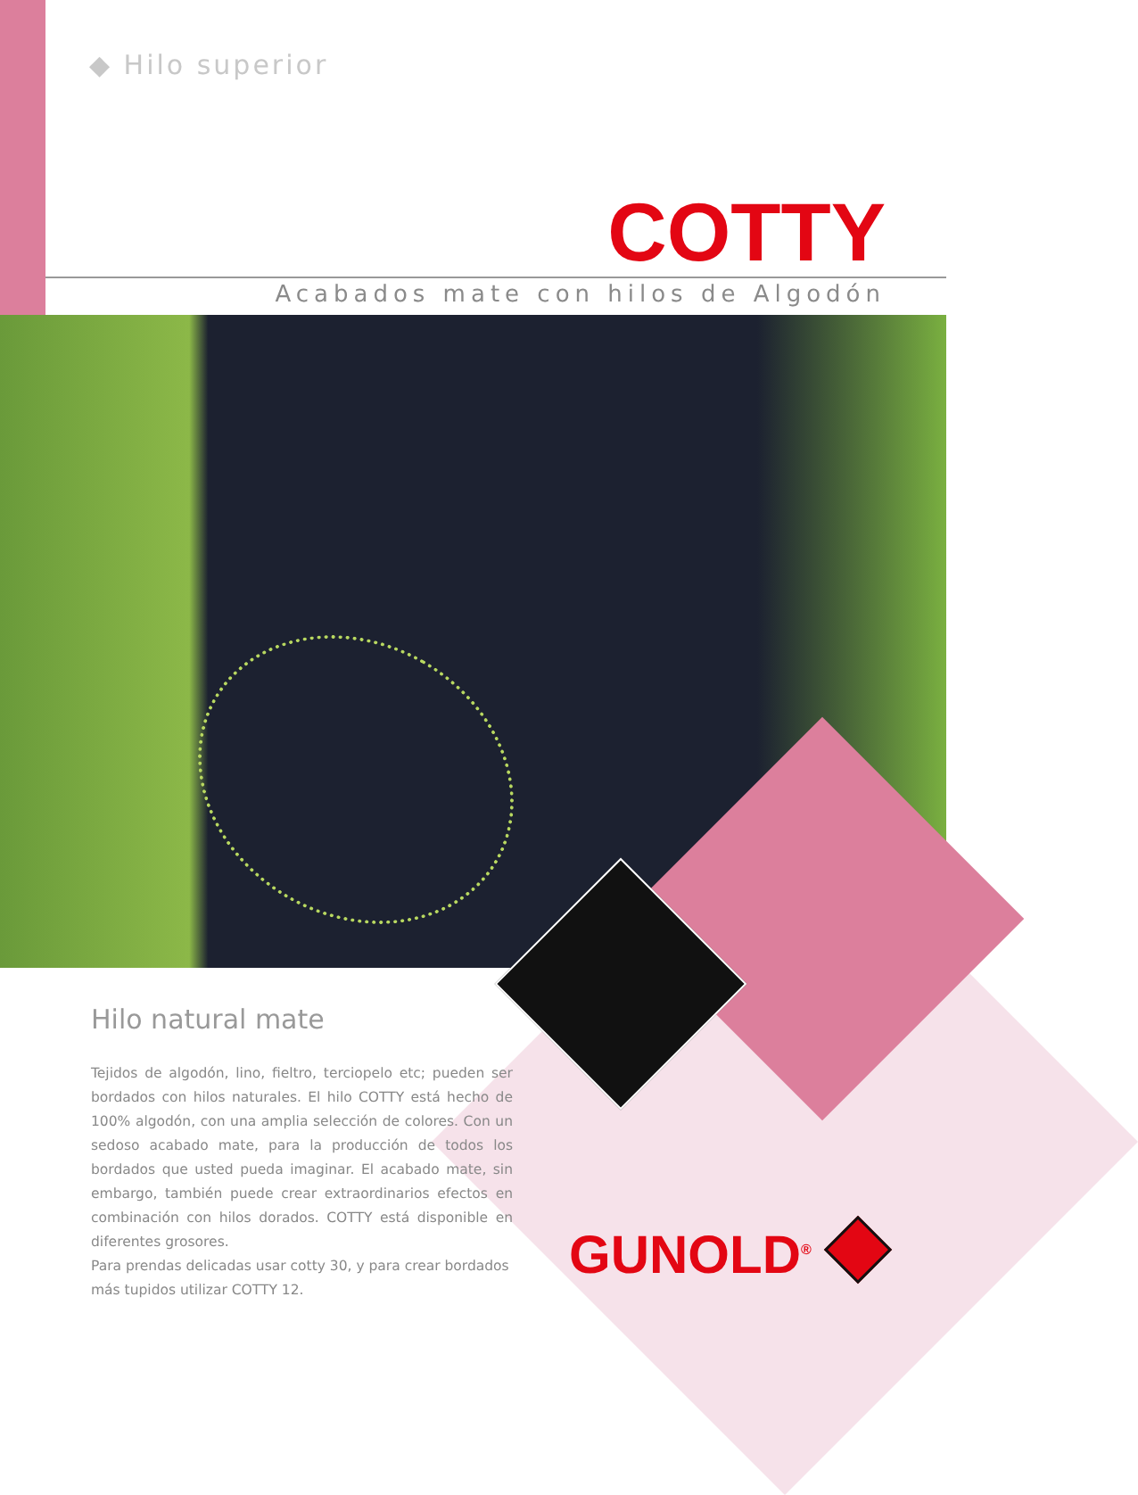◆ Hilo superior
COTTY
Acabados mate con hilos de Algodón
Hilo natural mate
Tejidos de algodón, lino, fieltro, terciopelo etc; pueden ser bordados con hilos naturales. El hilo COTTY está hecho de 100% algodón, con una amplia selección de colores. Con un sedoso acabado mate, para la producción de todos los bordados que usted pueda imaginar. El acabado mate, sin embargo, también puede crear extraordinarios efectos en combinación con hilos dorados. COTTY está disponible en diferentes grosores.
Para prendas delicadas usar cotty 30, y para crear bordados más tupidos utilizar COTTY 12.
GUNOLD<sup>®</sup>